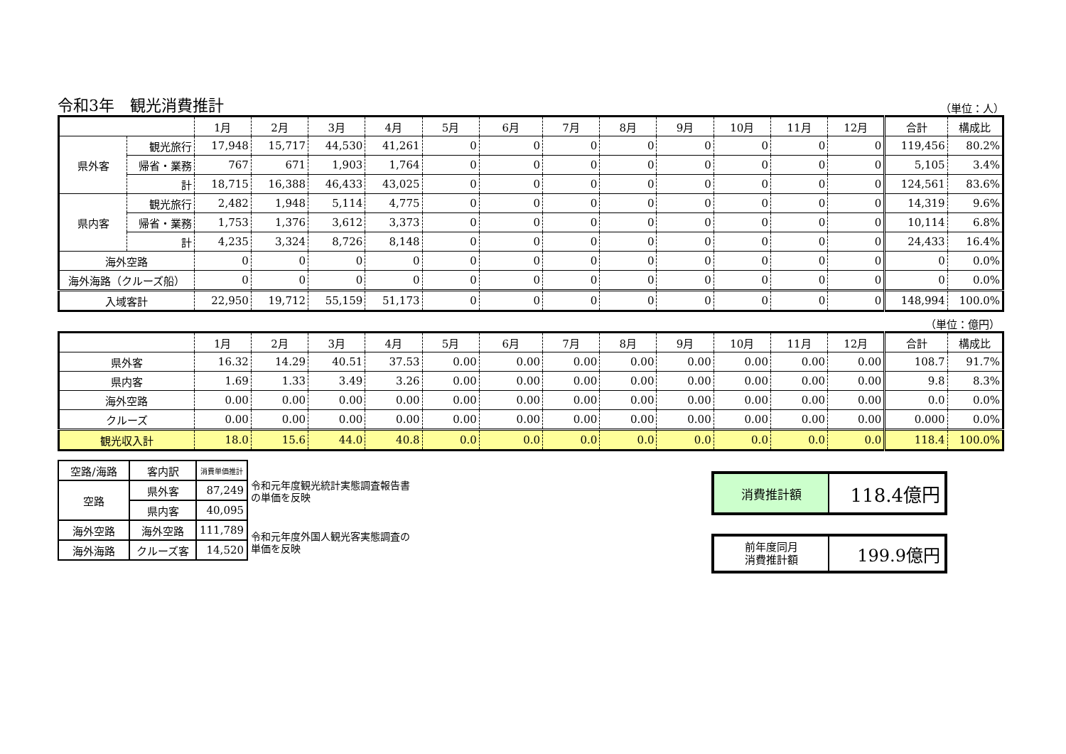令和3年　観光消費推計 （単位：人）
| | | 1月 | 2月 | 3月 | 4月 | 5月 | 6月 | 7月 | 8月 | 9月 | 10月 | 11月 | 12月 | 合計 | 構成比 |
| 県外客 | 観光旅行 | 17,948 | 15,717 | 44,530 | 41,261 | 0 | 0 | 0 | 0 | 0 | 0 | 0 | 0 | 119,456 | 80.2% |
| | 帰省・業務 | 767 | 671 | 1,903 | 1,764 | 0 | 0 | 0 | 0 | 0 | 0 | 0 | 0 | 5,105 | 3.4% |
| | 計 | 18,715 | 16,388 | 46,433 | 43,025 | 0 | 0 | 0 | 0 | 0 | 0 | 0 | 0 | 124,561 | 83.6% |
| 県内客 | 観光旅行 | 2,482 | 1,948 | 5,114 | 4,775 | 0 | 0 | 0 | 0 | 0 | 0 | 0 | 0 | 14,319 | 9.6% |
| | 帰省・業務 | 1,753 | 1,376 | 3,612 | 3,373 | 0 | 0 | 0 | 0 | 0 | 0 | 0 | 0 | 10,114 | 6.8% |
| | 計 | 4,235 | 3,324 | 8,726 | 8,148 | 0 | 0 | 0 | 0 | 0 | 0 | 0 | 0 | 24,433 | 16.4% |
| 海外空路 | | 0 | 0 | 0 | 0 | 0 | 0 | 0 | 0 | 0 | 0 | 0 | 0 | 0 | 0.0% |
| 海外海路（クルーズ船） | | 0 | 0 | 0 | 0 | 0 | 0 | 0 | 0 | 0 | 0 | 0 | 0 | 0 | 0.0% |
| 入域客計 | | 22,950 | 19,712 | 55,159 | 51,173 | 0 | 0 | 0 | 0 | 0 | 0 | 0 | 0 | 148,994 | 100.0% |
（単位：億円）
| | 1月 | 2月 | 3月 | 4月 | 5月 | 6月 | 7月 | 8月 | 9月 | 10月 | 11月 | 12月 | 合計 | 構成比 |
| 県外客 | 16.32 | 14.29 | 40.51 | 37.53 | 0.00 | 0.00 | 0.00 | 0.00 | 0.00 | 0.00 | 0.00 | 0.00 | 108.7 | 91.7% |
| 県内客 | 1.69 | 1.33 | 3.49 | 3.26 | 0.00 | 0.00 | 0.00 | 0.00 | 0.00 | 0.00 | 0.00 | 0.00 | 9.8 | 8.3% |
| 海外空路 | 0.00 | 0.00 | 0.00 | 0.00 | 0.00 | 0.00 | 0.00 | 0.00 | 0.00 | 0.00 | 0.00 | 0.00 | 0.0 | 0.0% |
| クルーズ | 0.00 | 0.00 | 0.00 | 0.00 | 0.00 | 0.00 | 0.00 | 0.00 | 0.00 | 0.00 | 0.00 | 0.00 | 0.000 | 0.0% |
| 観光収入計 | 18.0 | 15.6 | 44.0 | 40.8 | 0.0 | 0.0 | 0.0 | 0.0 | 0.0 | 0.0 | 0.0 | 0.0 | 118.4 | 100.0% |
| 空路/海路 | 客内訳 | 消費単価推計 |
| 空路 | 県外客 | 87,249 |
| | 県内客 | 40,095 |
| 海外空路 | 海外空路 | 111,789 |
| 海外海路 | クルーズ客 | 14,520 |
令和元年度観光統計実態調査報告書の単価を反映
令和元年度外国人観光客実態調査の単価を反映
| 消費推計額 | 118.4億円 |
| 前年度同月 消費推計額 | 199.9億円 |